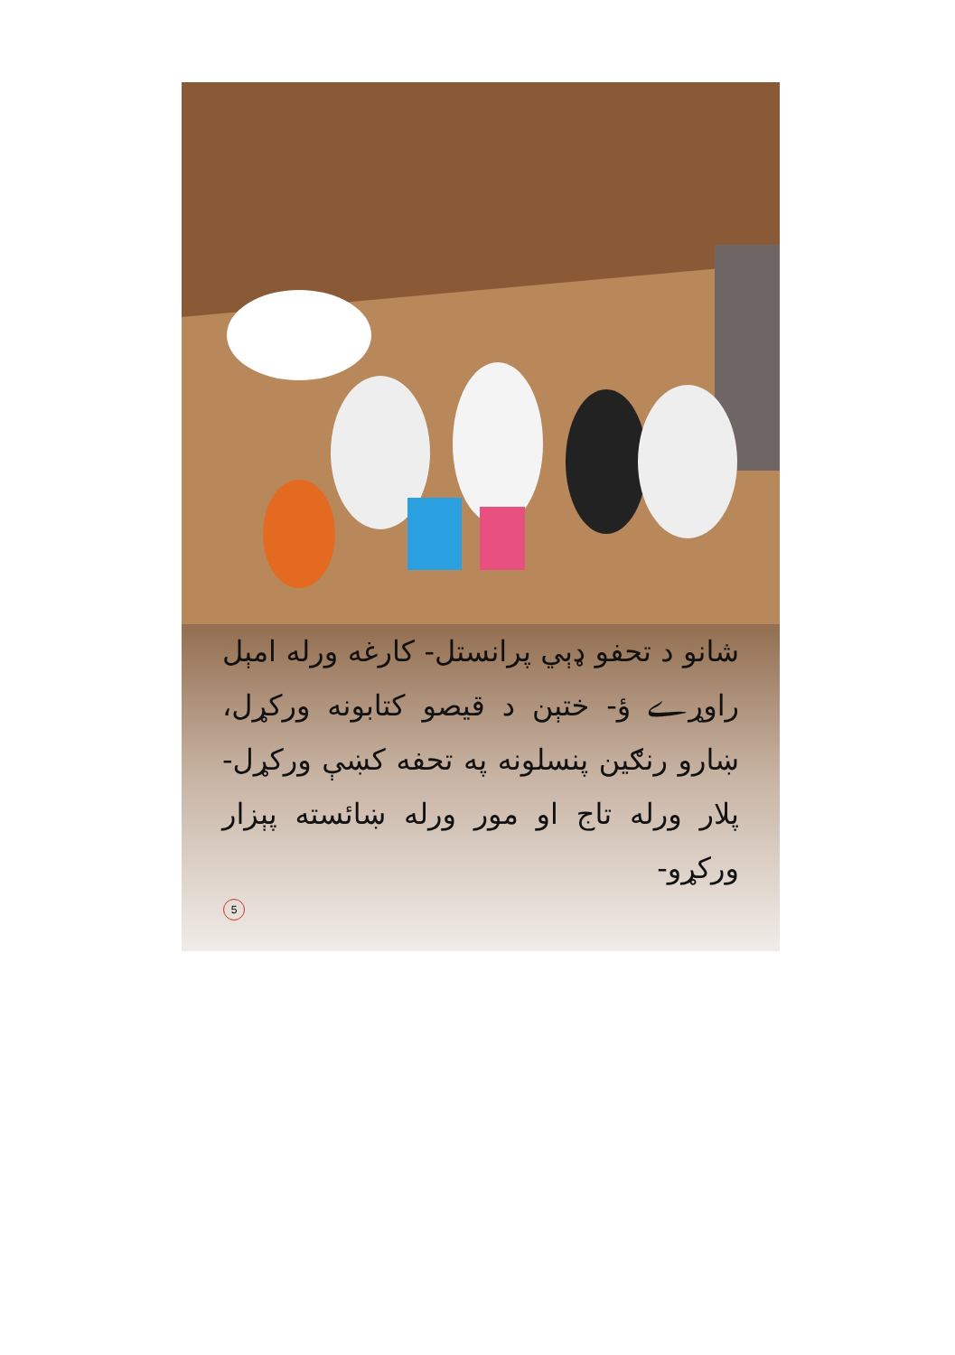شانو د تحفو ډېي پرانستل- کارغه ورله امېل راوړے ؤ- ختېن د قیصو کتابونه ورکړل، ښارو رنګین پنسلونه په تحفه کښې ورکړل- پلار ورله تاج او مور ورله ښائسته پېزار ورکړو-
5